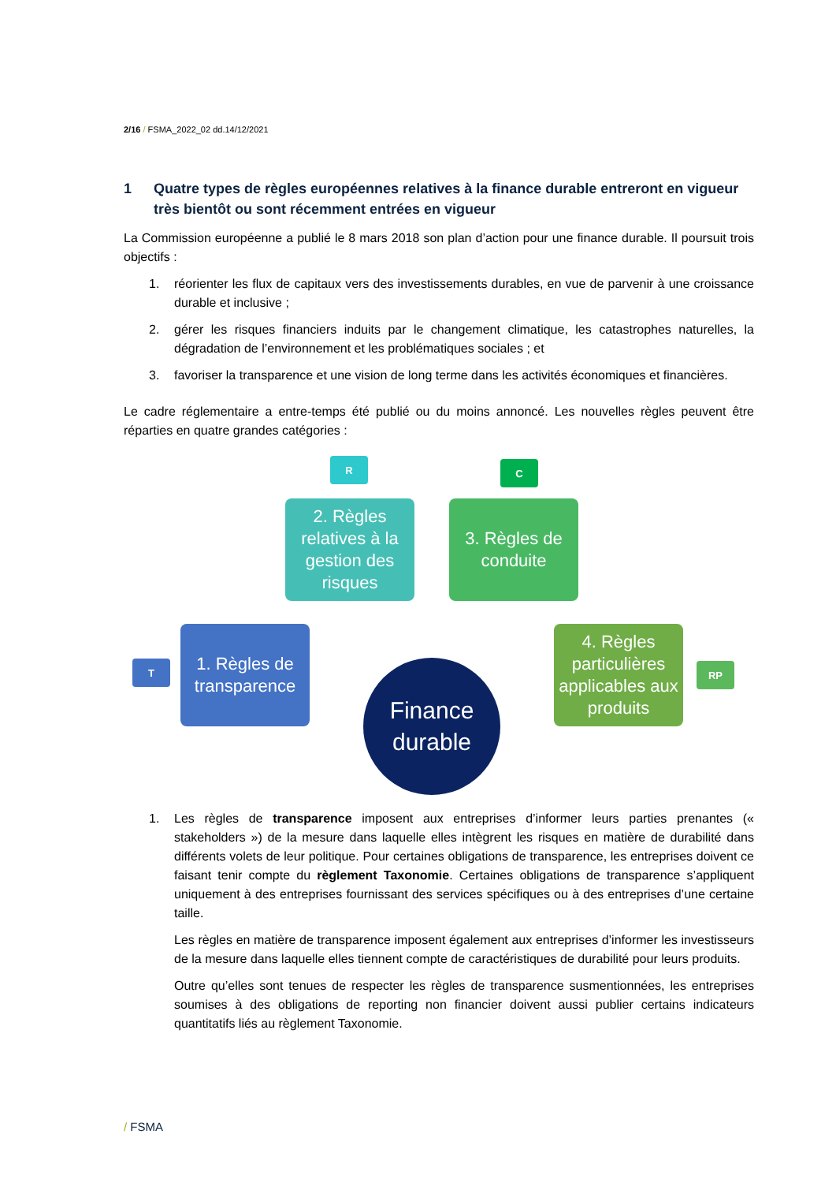2/16 / FSMA_2022_02 dd.14/12/2021
1 Quatre types de règles européennes relatives à la finance durable entreront en vigueur très bientôt ou sont récemment entrées en vigueur
La Commission européenne a publié le 8 mars 2018 son plan d’action pour une finance durable. Il poursuit trois objectifs :
1. réorienter les flux de capitaux vers des investissements durables, en vue de parvenir à une croissance durable et inclusive ;
2. gérer les risques financiers induits par le changement climatique, les catastrophes naturelles, la dégradation de l’environnement et les problématiques sociales ; et
3. favoriser la transparence et une vision de long terme dans les activités économiques et financières.
Le cadre réglementaire a entre-temps été publié ou du moins annoncé. Les nouvelles règles peuvent être réparties en quatre grandes catégories :
R C
2. Règles relatives à la gestion des risques
3. Règles de conduite
T
1. Règles de transparence
4. Règles particulières applicables aux produits
RP
Finance durable
1. Les règles de transparence imposent aux entreprises d’informer leurs parties prenantes (« stakeholders ») de la mesure dans laquelle elles intègrent les risques en matière de durabilité dans différents volets de leur politique. Pour certaines obligations de transparence, les entreprises doivent ce faisant tenir compte du règlement Taxonomie. Certaines obligations de transparence s’appliquent uniquement à des entreprises fournissant des services spécifiques ou à des entreprises d’une certaine taille.
Les règles en matière de transparence imposent également aux entreprises d’informer les investisseurs de la mesure dans laquelle elles tiennent compte de caractéristiques de durabilité pour leurs produits.
Outre qu’elles sont tenues de respecter les règles de transparence susmentionnées, les entreprises soumises à des obligations de reporting non financier doivent aussi publier certains indicateurs quantitatifs liés au règlement Taxonomie.
/ FSMA